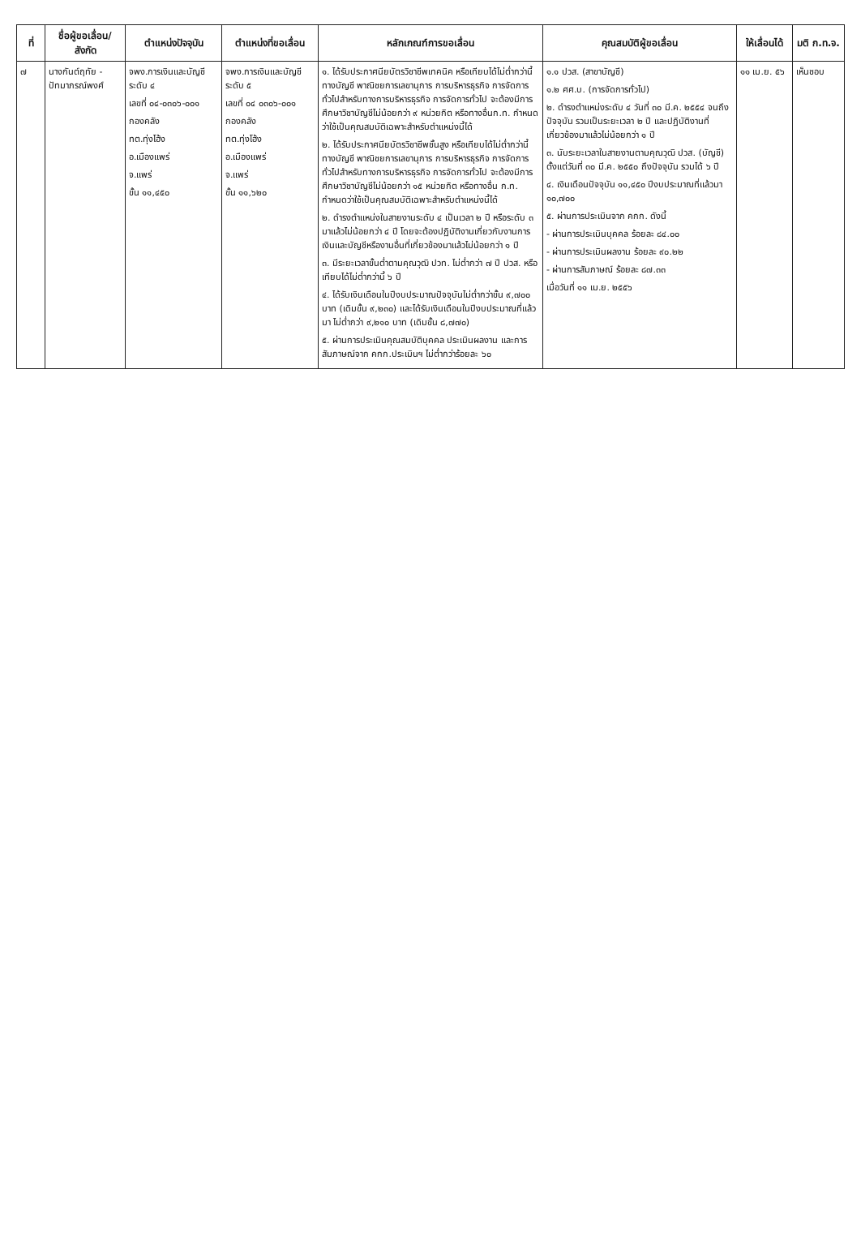| ที่ | ชื่อผู้ขอเลื่อน/ สังกัด | ตำแหน่งปัจจุบัน | ตำแหน่งที่ขอเลื่อน | หลักเกณฑ์การขอเลื่อน | คุณสมบัติผู้ขอเลื่อน | ให้เลื่อนได้ | มติ ก.ท.จ. |
| --- | --- | --- | --- | --- | --- | --- | --- |
| ๗ | นางกันต์ฤทัย - ปัทมาภรณ์พงศ์ | จพง.การเงินและบัญชี ระดับ ๔ เลขที่ ๐๔-๐๓๐๖-๐๐๑ กองคลัง ทต.ทุ่งโฮ้ง อ.เมืองแพร่ จ.แพร่ ขั้น ๑๑,๔๕๐ | จพง.การเงินและบัญชี ระดับ ๕ เลขที่ ๐๔ ๐๓๐๖-๐๐๑ กองคลัง ทต.ทุ่งโฮ้ง อ.เมืองแพร่ จ.แพร่ ขั้น ๑๑,๖๒๐ | ๑. ได้รับประกาศนียบัตรวิชาชีพเทคนิค หรือเทียบได้ไม่ต่ำกว่านี้ทางบัญชี พาณิชยการเลขานุการ การบริหารธุรกิจ การจัดการทั่วไปสำหรับทางการบริหารธุรกิจ การจัดการทั่วไป จะต้องมีการศึกษาวิชาบัญชีไม่น้อยกว่า ๙ หน่วยกิต หรือทางอื่นก.ท. กำหนดว่าใช้เป็นคุณสมบัติเฉพาะสำหรับตำแหน่งนี้ได้ ๒. ได้รับประกาศนียบัตรวิชาชีพชั้นสูง หรือเทียบได้ไม่ต่ำกว่านี้ทางบัญชี พาณิชยการเลขานุการ การบริหารธุรกิจ การจัดการทั่วไปสำหรับทางการบริหารธุรกิจ การจัดการทั่วไป จะต้องมีการศึกษาวิชาบัญชีไม่น้อยกว่า ๑๕ หน่วยกิต หรือทางอื่น ก.ท. กำหนดว่าใช้เป็นคุณสมบัติเฉพาะสำหรับตำแหน่งนี้ได้ ๒. ดำรงตำแหน่งในสายงานระดับ ๔ เป็นเวลา ๒ ปี หรือระดับ ๓ มาแล้วไม่น้อยกว่า ๔ ปี โดยจะต้องปฏิบัติงานเกี่ยวกับงานการเงินและบัญชีหรืองานอื่นที่เกี่ยวข้องมาแล้วไม่น้อยกว่า ๑ ปี ๓. มีระยะเวลาขั้นต่ำตามคุณวุฒิ ปวท. ไม่ต่ำกว่า ๗ ปี ปวส. หรือเทียบได้ไม่ต่ำกว่านี้ ๖ ปี ๔. ได้รับเงินเดือนในปีงบประมาณปัจจุบันไม่ต่ำกว่าขั้น ๙,๗๐๐ บาท (เดิมขั้น ๙,๒๓๐) และได้รับเงินเดือนในปีงบประมาณที่แล้วมา ไม่ต่ำกว่า ๙,๒๑๐ บาท (เดิมขั้น ๘,๗๗๐) ๕. ผ่านการประเมินคุณสมบัติบุคคล ประเมินผลงาน และการสัมภาษณ์จาก คกก.ประเมินฯ ไม่ต่ำกว่าร้อยละ ๖๐ | ๑.๑ ปวส. (สาขาบัญชี) ๑.๒ ศศ.บ. (การจัดการทั่วไป) ๒. ดำรงตำแหน่งระดับ ๔ วันที่ ๓๐ มี.ค. ๒๕๕๔ จนถึงปัจจุบัน รวมเป็นระยะเวลา ๒ ปี และปฏิบัติงานที่เกี่ยวข้องมาแล้วไม่น้อยกว่า ๑ ปี ๓. นับระยะเวลาในสายงานตามคุณวุฒิ ปวส. (บัญชี) ตั้งแต่วันที่ ๓๐ มี.ค. ๒๕๕๐ ถึงปัจจุบัน รวมได้ ๖ ปี ๔. เงินเดือนปัจจุบัน ๑๑,๔๕๐ ปีงบประมาณที่แล้วมา ๑๐,๗๐๐ ๕. ผ่านการประเมินจาก คกก. ดังนี้ - ผ่านการประเมินบุคคล ร้อยละ ๘๔.๐๐ - ผ่านการประเมินผลงาน ร้อยละ ๙๐.๒๒ - ผ่านการสัมภาษณ์ ร้อยละ ๘๗.๓๓ เมื่อวันที่ ๑๑ เม.ย. ๒๕๕๖ | ๑๑ เม.ย. ๕๖ | เห็นชอบ |